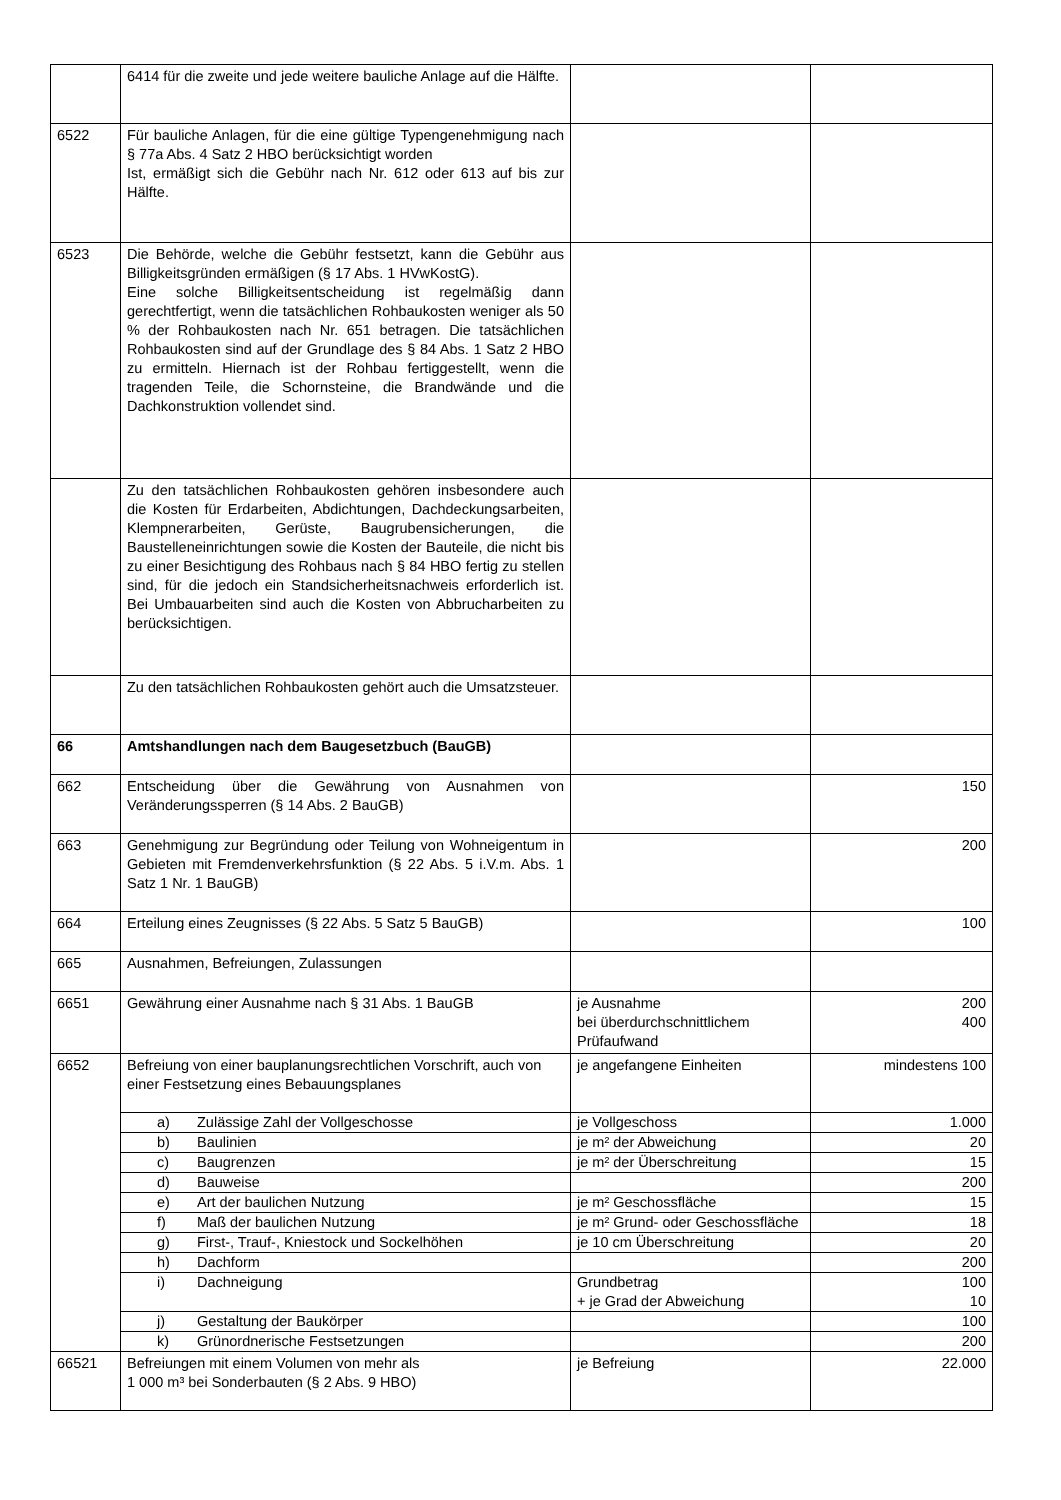| | 6414 für die zweite und jede weitere bauliche Anlage auf die Hälfte. | | |
| 6522 | Für bauliche Anlagen, für die eine gültige Typengenehmigung nach § 77a Abs. 4 Satz 2 HBO berücksichtigt worden Ist, ermäßigt sich die Gebühr nach Nr. 612 oder 613 auf bis zur Hälfte. | | |
| 6523 | Die Behörde, welche die Gebühr festsetzt, kann die Gebühr aus Billigkeitsgründen ermäßigen (§ 17 Abs. 1 HVwKostG). Eine solche Billigkeitsentscheidung ist regelmäßig dann gerechtfertigt, wenn die tatsächlichen Rohbaukosten weniger als 50 % der Rohbaukosten nach Nr. 651 betragen. Die tatsächlichen Rohbaukosten sind auf der Grundlage des § 84 Abs. 1 Satz 2 HBO zu ermitteln. Hiernach ist der Rohbau fertiggestellt, wenn die tragenden Teile, die Schornsteine, die Brandwände und die Dachkonstruktion vollendet sind. | | |
| | Zu den tatsächlichen Rohbaukosten gehören insbesondere auch die Kosten für Erdarbeiten, Abdichtungen, Dachdeckungsarbeiten, Klempnerarbeiten, Gerüste, Baugrubensicherungen, die Baustelleneinrichtungen sowie die Kosten der Bauteile, die nicht bis zu einer Besichtigung des Rohbaus nach § 84 HBO fertig zu stellen sind, für die jedoch ein Standsicherheitsnachweis erforderlich ist. Bei Umbauarbeiten sind auch die Kosten von Abbrucharbeiten zu berücksichtigen. | | |
| | Zu den tatsächlichen Rohbaukosten gehört auch die Umsatzsteuer. | | |
| 66 | Amtshandlungen nach dem Baugesetzbuch (BauGB) | | |
| 662 | Entscheidung über die Gewährung von Ausnahmen von Veränderungssperren (§ 14 Abs. 2 BauGB) | | 150 |
| 663 | Genehmigung zur Begründung oder Teilung von Wohneigentum in Gebieten mit Fremdenverkehrsfunktion (§ 22 Abs. 5 i.V.m. Abs. 1 Satz 1 Nr. 1 BauGB) | | 200 |
| 664 | Erteilung eines Zeugnisses (§ 22 Abs. 5 Satz 5 BauGB) | | 100 |
| 665 | Ausnahmen, Befreiungen, Zulassungen | | |
| 6651 | Gewährung einer Ausnahme nach § 31 Abs. 1 BauGB | je Ausnahme bei überdurchschnittlichem Prüfaufwand | 200 400 |
| 6652 | Befreiung von einer bauplanungsrechtlichen Vorschrift, auch von einer Festsetzung eines Bebauungsplanes | je angefangene Einheiten | mindestens 100 |
| | a) Zulässige Zahl der Vollgeschosse | je Vollgeschoss | 1.000 |
| | b) Baulinien | je m² der Abweichung | 20 |
| | c) Baugrenzen | je m² der Überschreitung | 15 |
| | d) Bauweise | | 200 |
| | e) Art der baulichen Nutzung | je m² Geschossfläche | 15 |
| | f) Maß der baulichen Nutzung | je m² Grund- oder Geschossfläche | 18 |
| | g) First-, Trauf-, Kniestock und Sockelhöhen | je 10 cm Überschreitung | 20 |
| | h) Dachform | | 200 |
| | i) Dachneigung | Grundbetrag + je Grad der Abweichung | 100 10 |
| | j) Gestaltung der Baukörper | | 100 |
| | k) Grünordnerische Festsetzungen | | 200 |
| 66521 | Befreiungen mit einem Volumen von mehr als 1 000 m³ bei Sonderbauten (§ 2 Abs. 9 HBO) | je Befreiung | 22.000 |